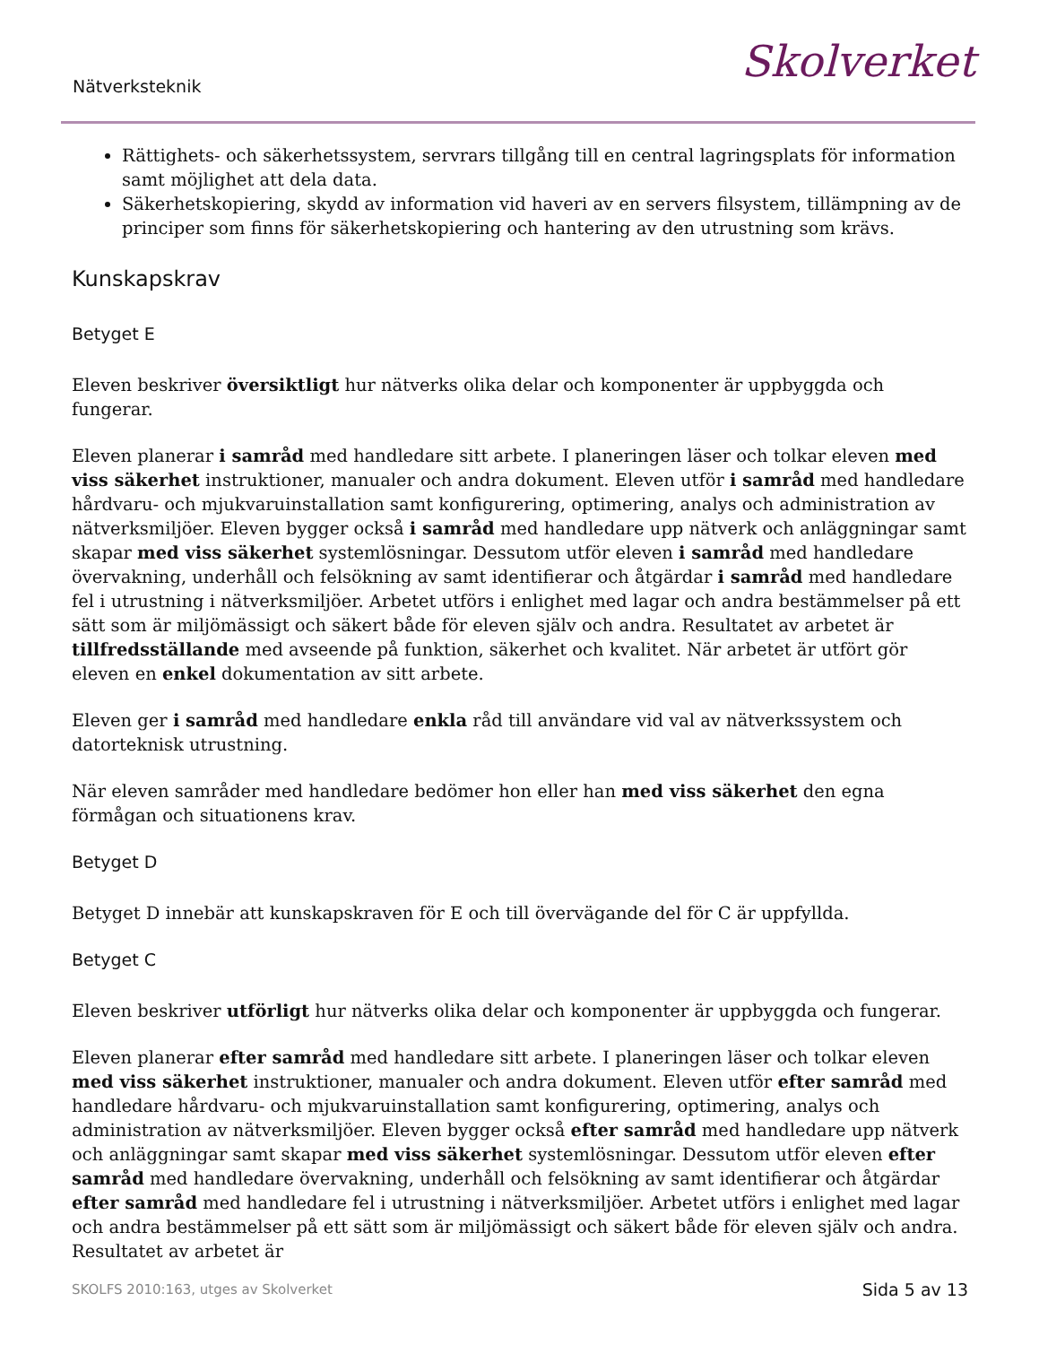Nätverksteknik Skolverket
Rättighets- och säkerhetssystem, servrars tillgång till en central lagringsplats för information samt möjlighet att dela data.
Säkerhetskopiering, skydd av information vid haveri av en servers filsystem, tillämpning av de principer som finns för säkerhetskopiering och hantering av den utrustning som krävs.
Kunskapskrav
Betyget E
Eleven beskriver översiktligt hur nätverks olika delar och komponenter är uppbyggda och fungerar.
Eleven planerar i samråd med handledare sitt arbete. I planeringen läser och tolkar eleven med viss säkerhet instruktioner, manualer och andra dokument. Eleven utför i samråd med handledare hårdvaru- och mjukvaruinstallation samt konfigurering, optimering, analys och administration av nätverksmiljöer. Eleven bygger också i samråd med handledare upp nätverk och anläggningar samt skapar med viss säkerhet systemlösningar. Dessutom utför eleven i samråd med handledare övervakning, underhåll och felsökning av samt identifierar och åtgärdar i samråd med handledare fel i utrustning i nätverksmiljöer. Arbetet utförs i enlighet med lagar och andra bestämmelser på ett sätt som är miljömässigt och säkert både för eleven själv och andra. Resultatet av arbetet är tillfredsställande med avseende på funktion, säkerhet och kvalitet. När arbetet är utfört gör eleven en enkel dokumentation av sitt arbete.
Eleven ger i samråd med handledare enkla råd till användare vid val av nätverkssystem och datorteknisk utrustning.
När eleven samråder med handledare bedömer hon eller han med viss säkerhet den egna förmågan och situationens krav.
Betyget D
Betyget D innebär att kunskapskraven för E och till övervägande del för C är uppfyllda.
Betyget C
Eleven beskriver utförligt hur nätverks olika delar och komponenter är uppbyggda och fungerar.
Eleven planerar efter samråd med handledare sitt arbete. I planeringen läser och tolkar eleven med viss säkerhet instruktioner, manualer och andra dokument. Eleven utför efter samråd med handledare hårdvaru- och mjukvaruinstallation samt konfigurering, optimering, analys och administration av nätverksmiljöer. Eleven bygger också efter samråd med handledare upp nätverk och anläggningar samt skapar med viss säkerhet systemlösningar. Dessutom utför eleven efter samråd med handledare övervakning, underhåll och felsökning av samt identifierar och åtgärdar efter samråd med handledare fel i utrustning i nätverksmiljöer. Arbetet utförs i enlighet med lagar och andra bestämmelser på ett sätt som är miljömässigt och säkert både för eleven själv och andra. Resultatet av arbetet är
SKOLFS 2010:163, utges av Skolverket Sida 5 av 13